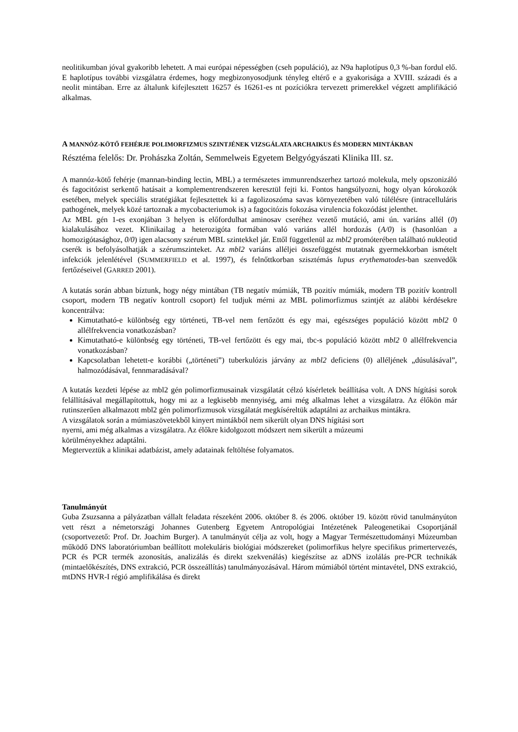neolitikumban jóval gyakoribb lehetett. A mai európai népességben (cseh populáció), az N9a haplotípus 0,3 %-ban fordul elő. E haplotípus további vizsgálatra érdemes, hogy megbizonyosodjunk tényleg eltérő e a gyakorisága a XVIII. századi és a neolit mintában. Erre az általunk kifejlesztett 16257 és 16261-es nt pozíciókra tervezett primerekkel végzett amplifikáció alkalmas.
A MANNÓZ-KÖTŐ FEHÉRJE POLIMORFIZMUS SZINTJÉNEK VIZSGÁLATA ARCHAIKUS ÉS MODERN MINTÁKBAN
Résztéma felelős: Dr. Prohászka Zoltán, Semmelweis Egyetem Belgyógyászati Klinika III. sz.
A mannóz-kötő fehérje (mannan-binding lectin, MBL) a természetes immunrendszerhez tartozó molekula, mely opszonizáló és fagocitózist serkentő hatásait a komplementrendszeren keresztül fejti ki. Fontos hangsúlyozni, hogy olyan kórokozók esetében, melyek speciális stratégiákat fejlesztettek ki a fagolizoszóma savas környezetében való túlélésre (intracelluláris pathogének, melyek közé tartoznak a mycobacteriumok is) a fagocitózis fokozása virulencia fokozódást jelenthet.
Az MBL gén 1-es exonjában 3 helyen is előfordulhat aminosav cseréhez vezető mutáció, ami ún. variáns allél (0) kialakulásához vezet. Klinikailag a heterozigóta formában való variáns allél hordozás (A/0) is (hasonlóan a homozigótasághoz, 0/0) igen alacsony szérum MBL szintekkel jár. Ettől függetlenül az mbl2 promóterében található nukleotid cserék is befolyásolhatják a szérumszinteket. Az mbl2 variáns alléljei összefüggést mutatnak gyermekkorban ismételt infekciók jelenlétével (SUMMERFIELD et al. 1997), és felnőttkorban szisztémás lupus erythematodes-ban szenvedők fertőzéseivel (GARRED 2001).
A kutatás során abban bíztunk, hogy négy mintában (TB negatív múmiák, TB pozitív múmiák, modern TB pozitív kontroll csoport, modern TB negatív kontroll csoport) fel tudjuk mérni az MBL polimorfizmus szintjét az alábbi kérdésekre koncentrálva:
Kimutatható-e különbség egy történeti, TB-vel nem fertőzött és egy mai, egészséges populáció között mbl2 0 allélfrekvencia vonatkozásban?
Kimutatható-e különbség egy történeti, TB-vel fertőzött és egy mai, tbc-s populáció között mbl2 0 allélfrekvencia vonatkozásban?
Kapcsolatban lehetett-e korábbi („történeti”) tuberkulózis járvány az mbl2 deficiens (0) alléljének „dúsulásával”, halmozódásával, fennmaradásával?
A kutatás kezdeti lépése az mbl2 gén polimorfizmusainak vizsgálatát célzó kísérletek beállítása volt. A DNS hígítási sorok felállításával megállapítottuk, hogy mi az a legkisebb mennyiség, ami még alkalmas lehet a vizsgálatra. Az élőkön már rutinszerűen alkalmazott mbl2 gén polimorfizmusok vizsgálatát megkíséreltük adaptálni az archaikus mintákra.
A vizsgálatok során a múmiaszövetekből kinyert mintákból nem sikerült olyan DNS hígítási sort
nyerni, ami még alkalmas a vizsgálatra. Az élőkre kidolgozott módszert nem sikerült a múzeumi
körülményekhez adaptálni.
Megterveztük a klinikai adatbázist, amely adatainak feltöltése folyamatos.
Tanulmányút
Guba Zsuzsanna a pályázatban vállalt feladata részeként 2006. október 8. és 2006. október 19. között rövid tanulmányúton vett részt a németországi Johannes Gutenberg Egyetem Antropológiai Intézetének Paleogenetikai Csoportjánál (csoportvezető: Prof. Dr. Joachim Burger). A tanulmányút célja az volt, hogy a Magyar Természettudományi Múzeumban működő DNS laboratóriumban beállított molekuláris biológiai módszereket (polimorfikus helyre specifikus primertervezés, PCR és PCR termék azonosítás, analizálás és direkt szekvenálás) kiegészítse az aDNS izolálás pre-PCR technikák (mintaelőkészítés, DNS extrakció, PCR összeállítás) tanulmányozásával. Három múmiából történt mintavétel, DNS extrakció, mtDNS HVR-I régió amplifikálása és direkt